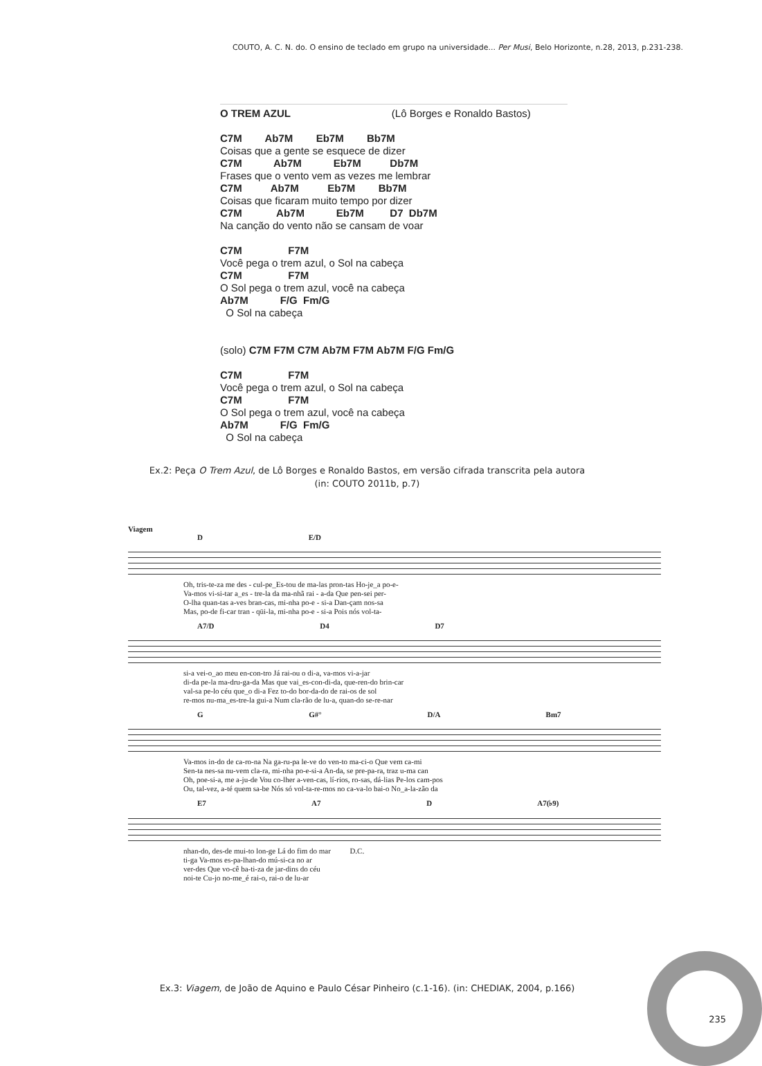COUTO, A. C. N. do. O ensino de teclado em grupo na universidade... Per Musi, Belo Horizonte, n.28, 2013, p.231-238.
O TREM AZUL                                   (Lô Borges e Ronaldo Bastos)

C7M        Ab7M        Eb7M        Bb7M
Coisas que a gente se esquece de dizer
C7M           Ab7M           Eb7M          Db7M
Frases que o vento vem as vezes me lembrar
C7M          Ab7M          Eb7M        Bb7M
Coisas que ficaram muito tempo por dizer
C7M            Ab7M           Eb7M         D7  Db7M
Na canção do vento não se cansam de voar

C7M                F7M
Você pega o trem azul, o Sol na cabeça
C7M                F7M
O Sol pega o trem azul, você na cabeça
Ab7M           F/G  Fm/G
  O Sol na cabeça


(solo) C7M F7M C7M Ab7M F7M Ab7M F/G Fm/G

C7M                F7M
Você pega o trem azul, o Sol na cabeça
C7M                F7M
O Sol pega o trem azul, você na cabeça
Ab7M           F/G  Fm/G
  O Sol na cabeça
Ex.2: Peça O Trem Azul, de Lô Borges e Ronaldo Bastos, em versão cifrada transcrita pela autora
(in: COUTO 2011b, p.7)
Viagem
D E/D
Oh, tris-te-za me des - cul-pe_Es-tou de ma-las pron-tas Ho-je_a po-e- Va-mos vi-si-tar a_es - tre-la da ma-nhã rai - a-da Que pen-sei per- O-lha quan-tas a-ves bran-cas, mi-nha po-e - si-a Dan-çam nos-sa Mas, po-de fi-car tran - qüi-la, mi-nha po-e - si-a Pois nós vol-ta-
A7/D D4 D7
si-a vei-o_ao meu en-con-tro Já rai-ou o di-a, va-mos vi-a-jar di-da pe-la ma-dru-ga-da Mas que vai_es-con-di-da, que-ren-do brin-car val-sa pe-lo céu que_o di-a Fez to-do bor-da-do de rai-os de sol re-mos nu-ma_es-tre-la gui-a Num cla-rão de lu-a, quan-do se-re-nar
G G#° D/A Bm7
Va-mos in-do de ca-ro-na Na ga-ru-pa le-ve do ven-to ma-ci-o Que vem ca-mi Sen-ta nes-sa nu-vem cla-ra, mi-nha po-e-si-a An-da, se pre-pa-ra, traz u-ma can Oh, poe-si-a, me a-ju-de Vou co-lher a-ven-cas, lí-rios, ro-sas, dá-lias Pe-los cam-pos Ou, tal-vez, a-té quem sa-be Nós só vol-ta-re-mos no ca-va-lo bai-o No_a-la-zão da
E7 A7 D A7(♭9)
nhan-do, des-de mui-to lon-ge Lá do fim do mar D.C. ti-ga Va-mos es-pa-lhan-do mú-si-ca no ar ver-des Que vo-cê ba-ti-za de jar-dins do céu noi-te Cu-jo no-me_é rai-o, rai-o de lu-ar
Ex.3: Viagem, de João de Aquino e Paulo César Pinheiro (c.1-16). (in: CHEDIAK, 2004, p.166)
235